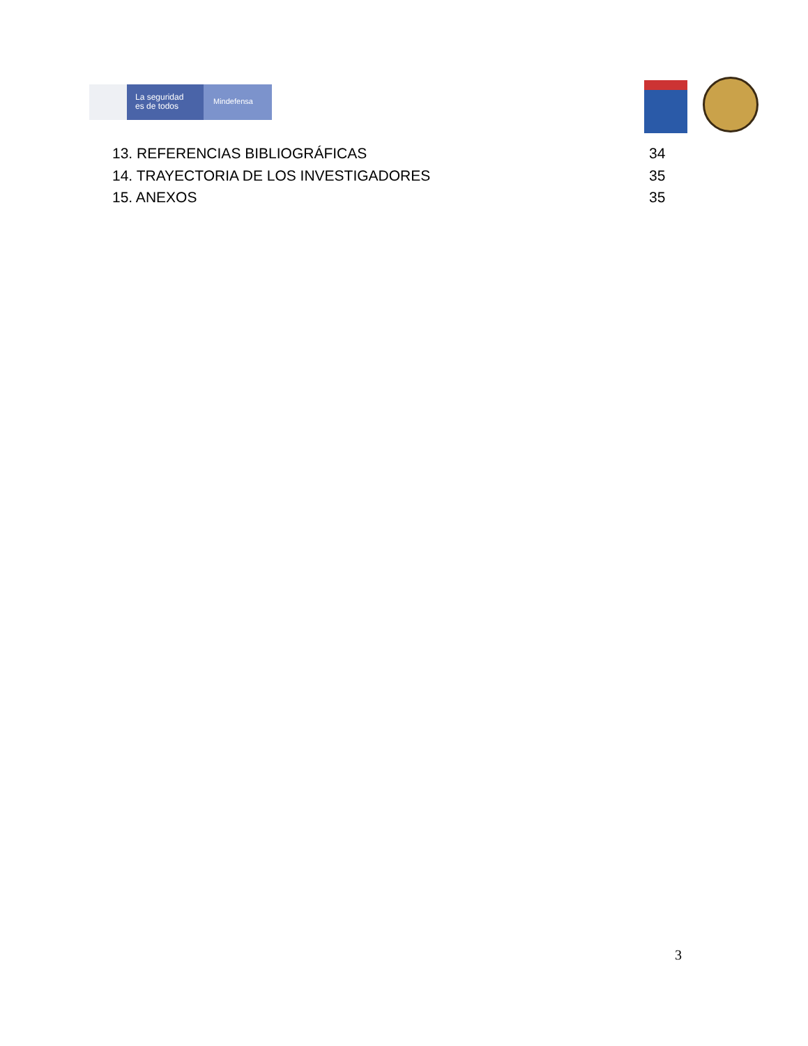La seguridad
es de todos
Mindefensa
13. REFERENCIAS BIBLIOGRÁFICAS 34
14. TRAYECTORIA DE LOS INVESTIGADORES 35
15. ANEXOS 35
3